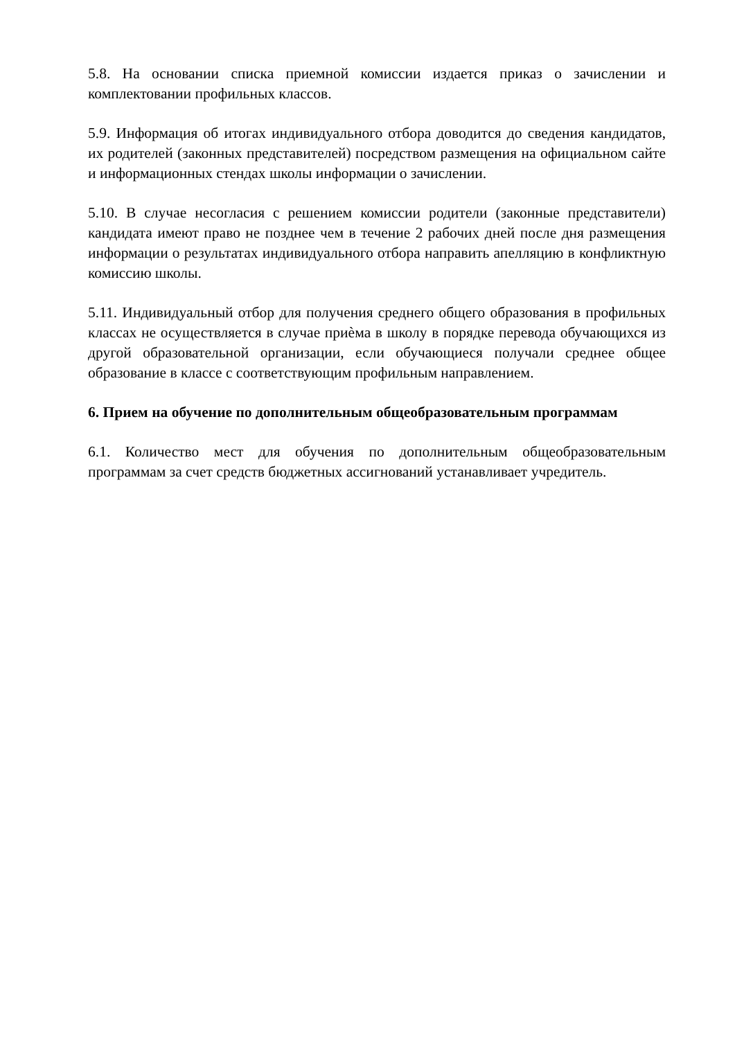5.8. На основании списка приемной комиссии издается приказ о зачислении и комплектовании профильных классов.
5.9. Информация об итогах индивидуального отбора доводится до сведения кандидатов, их родителей (законных представителей) посредством размещения на официальном сайте и информационных стендах школы информации о зачислении.
5.10. В случае несогласия с решением комиссии родители (законные представители) кандидата имеют право не позднее чем в течение 2 рабочих дней после дня размещения информации о результатах индивидуального отбора направить апелляцию в конфликтную комиссию школы.
5.11. Индивидуальный отбор для получения среднего общего образования в профильных классах не осуществляется в случае приѐма в школу в порядке перевода обучающихся из другой образовательной организации, если обучающиеся получали среднее общее образование в классе с соответствующим профильным направлением.
6. Прием на обучение по дополнительным общеобразовательным программам
6.1. Количество мест для обучения по дополнительным общеобразовательным программам за счет средств бюджетных ассигнований устанавливает учредитель.